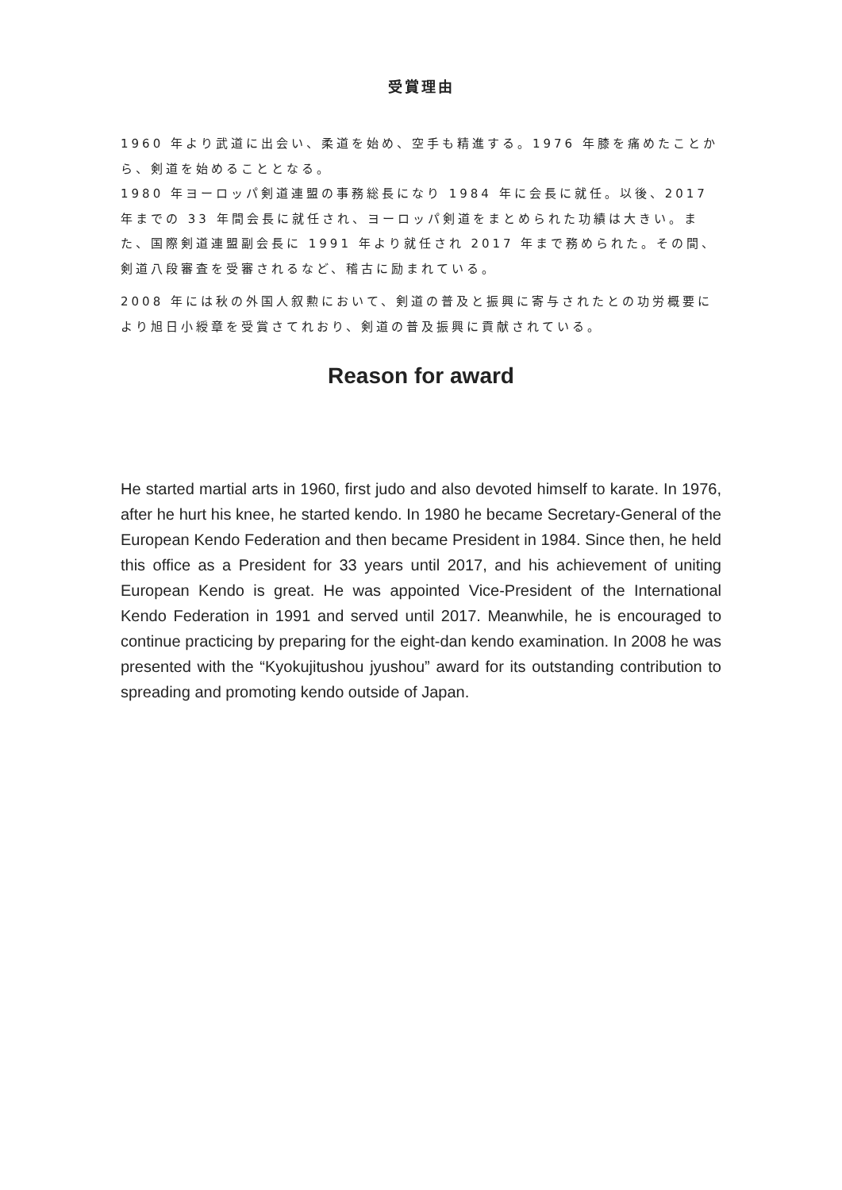受賞理由
1960 年より武道に出会い、柔道を始め、空手も精進する。1976 年膝を痛めたことから、剣道を始めることとなる。
1980 年ヨーロッパ剣道連盟の事務総長になり 1984 年に会長に就任。以後、2017 年までの 33 年間会長に就任され、ヨーロッパ剣道をまとめられた功績は大きい。また、国際剣道連盟副会長に 1991 年より就任され 2017 年まで務められた。その間、剣道八段審査を受審されるなど、稽古に励まれている。
2008 年には秋の外国人叙勲において、剣道の普及と振興に寄与されたとの功労概要により旭日小綬章を受賞さてれおり、剣道の普及振興に貢献されている。
Reason for award
He started martial arts in 1960, first judo and also devoted himself to karate. In 1976, after he hurt his knee, he started kendo. In 1980 he became Secretary-General of the European Kendo Federation and then became President in 1984. Since then, he held this office as a President for 33 years until 2017, and his achievement of uniting European Kendo is great. He was appointed Vice-President of the International Kendo Federation in 1991 and served until 2017. Meanwhile, he is encouraged to continue practicing by preparing for the eight-dan kendo examination. In 2008 he was presented with the “Kyokujitushou jyushou” award for its outstanding contribution to spreading and promoting kendo outside of Japan.